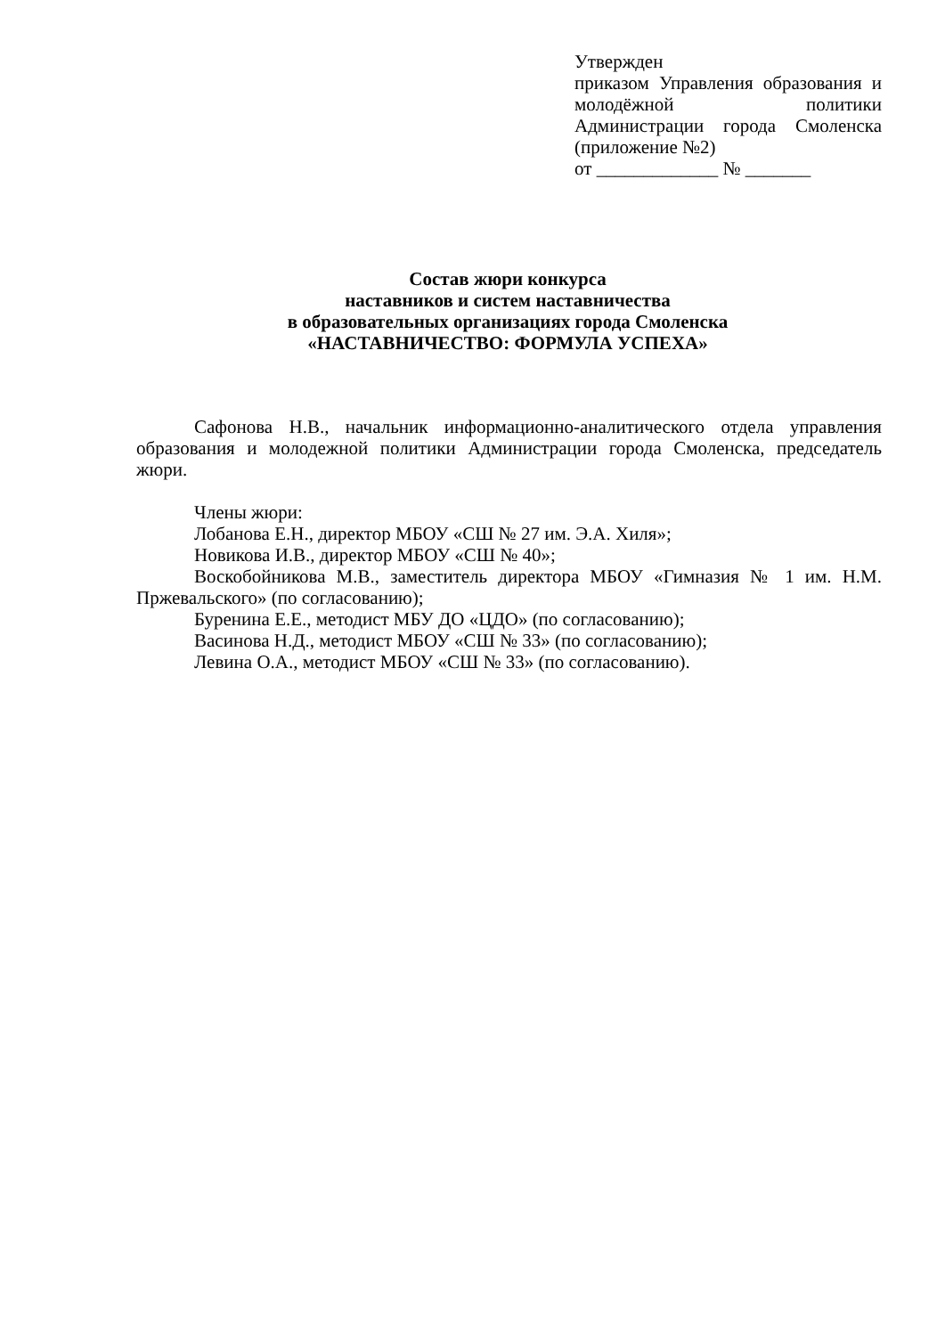Утвержден
приказом Управления образования и молодёжной политики Администрации города Смоленска
(приложение №2)
от _____________ № _______
Состав жюри конкурса
наставников и систем наставничества
в образовательных организациях города Смоленска
«НАСТАВНИЧЕСТВО: ФОРМУЛА УСПЕХА»
Сафонова Н.В., начальник информационно-аналитического отдела управления образования и молодежной политики Администрации города Смоленска, председатель жюри.
Члены жюри:
Лобанова Е.Н., директор МБОУ «СШ № 27 им. Э.А. Хиля»;
Новикова И.В., директор МБОУ «СШ № 40»;
Воскобойникова М.В., заместитель директора МБОУ «Гимназия № 1 им. Н.М. Пржевальского» (по согласованию);
Буренина Е.Е., методист МБУ ДО «ЦДО» (по согласованию);
Васинова Н.Д., методист МБОУ «СШ № 33» (по согласованию);
Левина О.А., методист МБОУ «СШ № 33» (по согласованию).